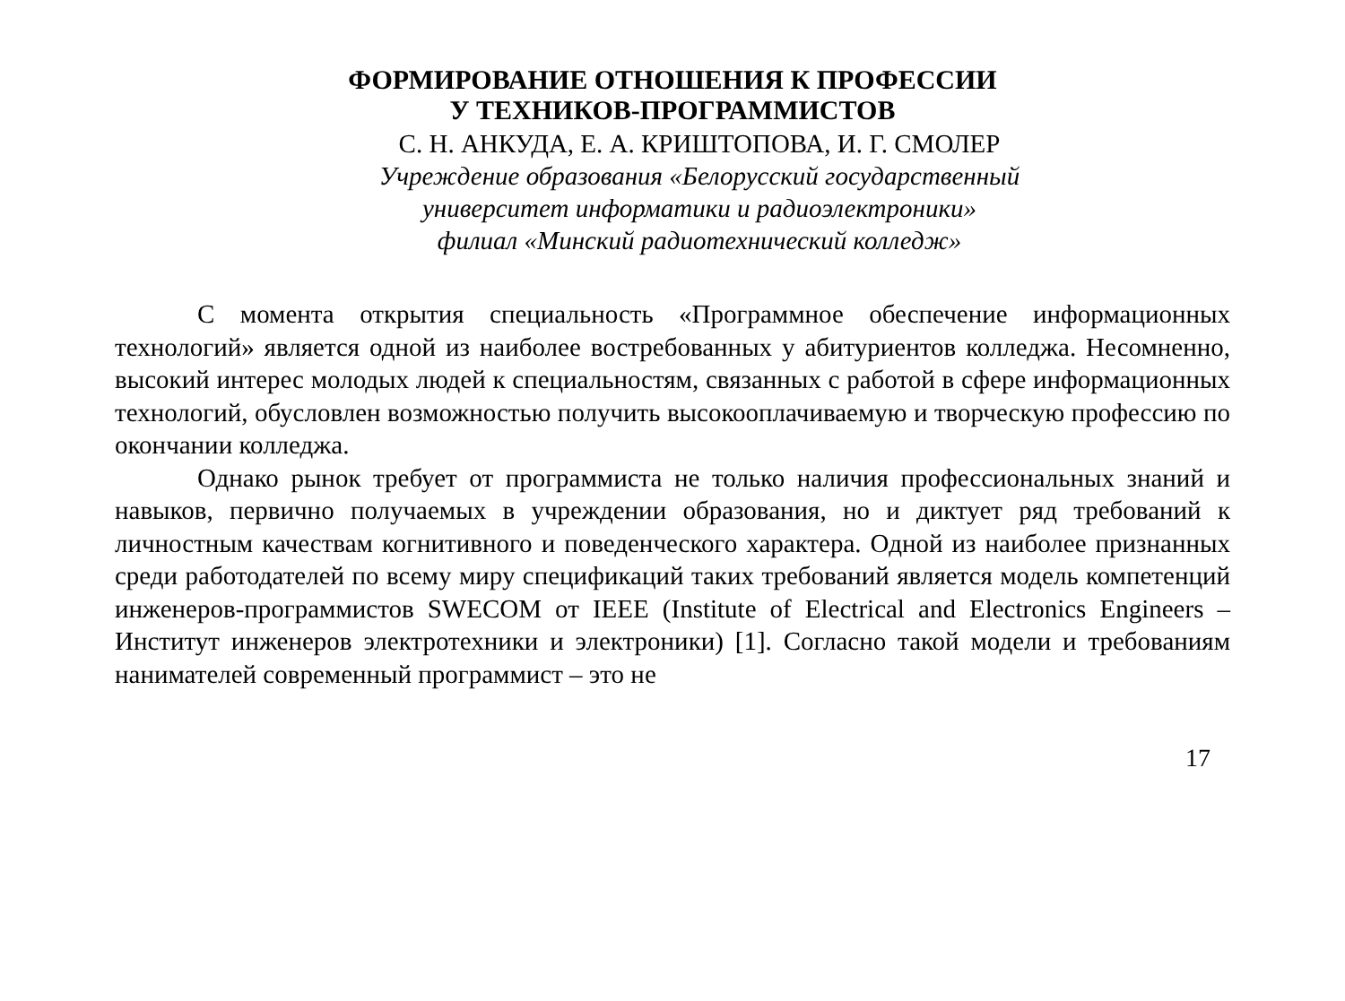ФОРМИРОВАНИЕ ОТНОШЕНИЯ К ПРОФЕССИИ
У ТЕХНИКОВ-ПРОГРАММИСТОВ
С. Н. АНКУДА, Е. А. КРИШТОПОВА, И. Г. СМОЛЕР
Учреждение образования «Белорусский государственный
университет информатики и радиоэлектроники»
филиал «Минский радиотехнический колледж»
С момента открытия специальность «Программное обеспечение информационных технологий» является одной из наиболее востребованных у абитуриентов колледжа. Несомненно, высокий интерес молодых людей к специальностям, связанных с работой в сфере информационных технологий, обусловлен возможностью получить высокооплачиваемую и творческую профессию по окончании колледжа.
Однако рынок требует от программиста не только наличия профессиональных знаний и навыков, первично получаемых в учреждении образования, но и диктует ряд требований к личностным качествам когнитивного и поведенческого характера. Одной из наиболее признанных среди работодателей по всему миру спецификаций таких требований является модель компетенций инженеров-программистов SWECOM от IEEE (Institute of Electrical and Electronics Engineers – Институт инженеров электротехники и электроники) [1]. Согласно такой модели и требованиям нанимателей современный программист – это не
17